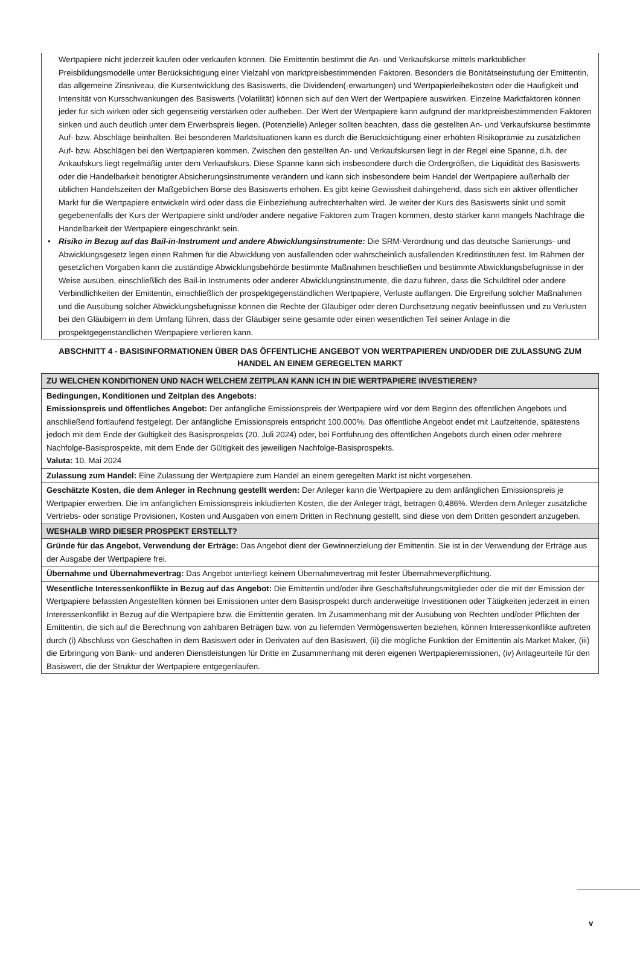Wertpapiere nicht jederzeit kaufen oder verkaufen können. Die Emittentin bestimmt die An- und Verkaufskurse mittels marktüblicher Preisbildungsmodelle unter Berücksichtigung einer Vielzahl von marktpreisbestimmenden Faktoren. Besonders die Bonitätseinstufung der Emittentin, das allgemeine Zinsniveau, die Kursentwicklung des Basiswerts, die Dividenden(-erwartungen) und Wertpapierleihekosten oder die Häufigkeit und Intensität von Kursschwankungen des Basiswerts (Volatilität) können sich auf den Wert der Wertpapiere auswirken. Einzelne Marktfaktoren können jeder für sich wirken oder sich gegenseitig verstärken oder aufheben. Der Wert der Wertpapiere kann aufgrund der marktpreisbestimmenden Faktoren sinken und auch deutlich unter dem Erwerbspreis liegen. (Potenzielle) Anleger sollten beachten, dass die gestellten An- und Verkaufskurse bestimmte Auf- bzw. Abschläge beinhalten. Bei besonderen Marktsituationen kann es durch die Berücksichtigung einer erhöhten Risikoprämie zu zusätzlichen Auf- bzw. Abschlägen bei den Wertpapieren kommen. Zwischen den gestellten An- und Verkaufskursen liegt in der Regel eine Spanne, d.h. der Ankaufskurs liegt regelmäßig unter dem Verkaufskurs. Diese Spanne kann sich insbesondere durch die Ordergrößen, die Liquidität des Basiswerts oder die Handelbarkeit benötigter Absicherungsinstrumente verändern und kann sich insbesondere beim Handel der Wertpapiere außerhalb der üblichen Handelszeiten der Maßgeblichen Börse des Basiswerts erhöhen. Es gibt keine Gewissheit dahingehend, dass sich ein aktiver öffentlicher Markt für die Wertpapiere entwickeln wird oder dass die Einbeziehung aufrechterhalten wird. Je weiter der Kurs des Basiswerts sinkt und somit gegebenenfalls der Kurs der Wertpapiere sinkt und/oder andere negative Faktoren zum Tragen kommen, desto stärker kann mangels Nachfrage die Handelbarkeit der Wertpapiere eingeschränkt sein.
• Risiko in Bezug auf das Bail-in-Instrument und andere Abwicklungsinstrumente: Die SRM-Verordnung und das deutsche Sanierungs- und Abwicklungsgesetz legen einen Rahmen für die Abwicklung von ausfallenden oder wahrscheinlich ausfallenden Kreditinstituten fest. Im Rahmen der gesetzlichen Vorgaben kann die zuständige Abwicklungsbehörde bestimmte Maßnahmen beschließen und bestimmte Abwicklungsbefugnisse in der Weise ausüben, einschließlich des Bail-in Instruments oder anderer Abwicklungsinstrumente, die dazu führen, dass die Schuldtitel oder andere Verbindlichkeiten der Emittentin, einschließlich der prospektgegenständlichen Wertpapiere, Verluste auffangen. Die Ergreifung solcher Maßnahmen und die Ausübung solcher Abwicklungsbefugnisse können die Rechte der Gläubiger oder deren Durchsetzung negativ beeinflussen und zu Verlusten bei den Gläubigern in dem Umfang führen, dass der Gläubiger seine gesamte oder einen wesentlichen Teil seiner Anlage in die prospektgegenständlichen Wertpapiere verlieren kann.
ABSCHNITT 4 - BASISINFORMATIONEN ÜBER DAS ÖFFENTLICHE ANGEBOT VON WERTPAPIEREN UND/ODER DIE ZULASSUNG ZUM HANDEL AN EINEM GEREGELTEN MARKT
| ZU WELCHEN KONDITIONEN UND NACH WELCHEM ZEITPLAN KANN ICH IN DIE WERTPAPIERE INVESTIEREN? |
| Bedingungen, Konditionen und Zeitplan des Angebots: Emissionspreis und öffentliches Angebot: Der anfängliche Emissionspreis der Wertpapiere wird vor dem Beginn des öffentlichen Angebots und anschließend fortlaufend festgelegt. Der anfängliche Emissionspreis entspricht 100,000%. Das öffentliche Angebot endet mit Laufzeitende, spätestens jedoch mit dem Ende der Gültigkeit des Basisprospekts (20. Juli 2024) oder, bei Fortführung des öffentlichen Angebots durch einen oder mehrere Nachfolge-Basisprospekte, mit dem Ende der Gültigkeit des jeweiligen Nachfolge-Basisprospekts. Valuta: 10. Mai 2024 |
| Zulassung zum Handel: Eine Zulassung der Wertpapiere zum Handel an einem geregelten Markt ist nicht vorgesehen. |
| Geschätzte Kosten, die dem Anleger in Rechnung gestellt werden: Der Anleger kann die Wertpapiere zu dem anfänglichen Emissionspreis je Wertpapier erwerben. Die im anfänglichen Emissionspreis inkludierten Kosten, die der Anleger trägt, betragen 0,486%. Werden dem Anleger zusätzliche Vertriebs- oder sonstige Provisionen, Kosten und Ausgaben von einem Dritten in Rechnung gestellt, sind diese von dem Dritten gesondert anzugeben. |
| WESHALB WIRD DIESER PROSPEKT ERSTELLT? |
| Gründe für das Angebot, Verwendung der Erträge: Das Angebot dient der Gewinnerzielung der Emittentin. Sie ist in der Verwendung der Erträge aus der Ausgabe der Wertpapiere frei. |
| Übernahme und Übernahmevertrag: Das Angebot unterliegt keinem Übernahmevertrag mit fester Übernahmeverpflichtung. |
| Wesentliche Interessenkonflikte in Bezug auf das Angebot: Die Emittentin und/oder ihre Geschäftsführungsmitglieder oder die mit der Emission der Wertpapiere befassten Angestellten können bei Emissionen unter dem Basisprospekt durch anderweitige Investitionen oder Tätigkeiten jederzeit in einen Interessenkonflikt in Bezug auf die Wertpapiere bzw. die Emittentin geraten. Im Zusammenhang mit der Ausübung von Rechten und/oder Pflichten der Emittentin, die sich auf die Berechnung von zahlbaren Beträgen bzw. von zu liefernden Vermögenswerten beziehen, können Interessenkonflikte auftreten durch (i) Abschluss von Geschäften in dem Basiswert oder in Derivaten auf den Basiswert, (ii) die mögliche Funktion der Emittentin als Market Maker, (iii) die Erbringung von Bank- und anderen Dienstleistungen für Dritte im Zusammenhang mit deren eigenen Wertpapieremissionen, (iv) Anlageurteile für den Basiswert, die der Struktur der Wertpapiere entgegenlaufen. |
v